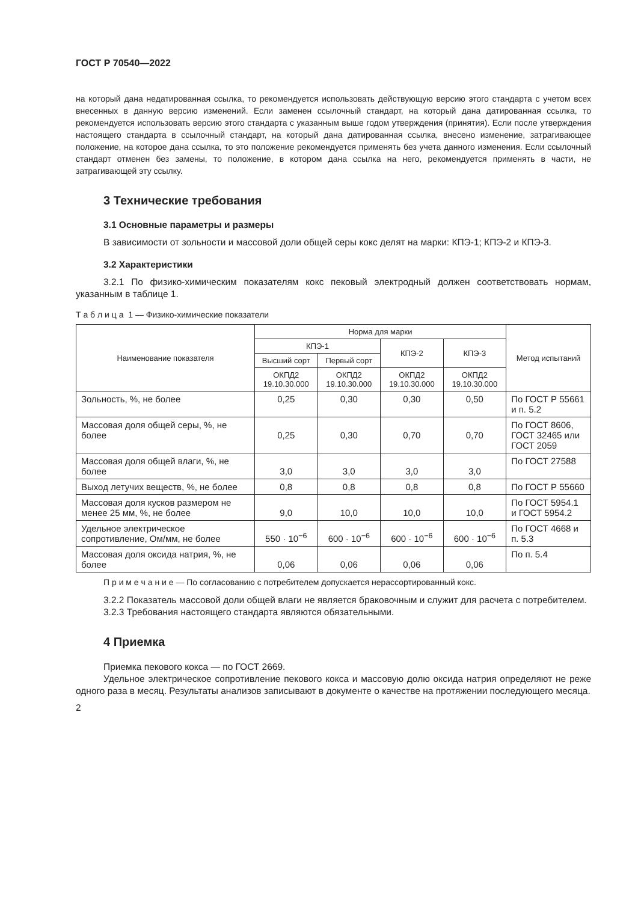ГОСТ Р 70540—2022
на который дана недатированная ссылка, то рекомендуется использовать действующую версию этого стандарта с учетом всех внесенных в данную версию изменений. Если заменен ссылочный стандарт, на который дана датированная ссылка, то рекомендуется использовать версию этого стандарта с указанным выше годом утверждения (принятия). Если после утверждения настоящего стандарта в ссылочный стандарт, на который дана датированная ссылка, внесено изменение, затрагивающее положение, на которое дана ссылка, то это положение рекомендуется применять без учета данного изменения. Если ссылочный стандарт отменен без замены, то положение, в котором дана ссылка на него, рекомендуется применять в части, не затрагивающей эту ссылку.
3 Технические требования
3.1 Основные параметры и размеры
В зависимости от зольности и массовой доли общей серы кокс делят на марки: КПЭ-1; КПЭ-2 и КПЭ-3.
3.2 Характеристики
3.2.1 По физико-химическим показателям кокс пековый электродный должен соответствовать нормам, указанным в таблице 1.
Т а б л и ц а 1 — Физико-химические показатели
| Наименование показателя | Норма для марки | | | | Метод испытаний |
| --- | --- | --- | --- | --- | --- |
| | КПЭ-1 | | КПЭ-2 | КПЭ-3 | |
| | Высший сорт | Первый сорт | | | |
| | ОКПД2 19.10.30.000 | ОКПД2 19.10.30.000 | ОКПД2 19.10.30.000 | ОКПД2 19.10.30.000 | |
| Зольность, %, не более | 0,25 | 0,30 | 0,30 | 0,50 | По ГОСТ Р 55661 и п. 5.2 |
| Массовая доля общей серы, %, не более | 0,25 | 0,30 | 0,70 | 0,70 | По ГОСТ 8606, ГОСТ 32465 или ГОСТ 2059 |
| Массовая доля общей влаги, %, не более | 3,0 | 3,0 | 3,0 | 3,0 | По ГОСТ 27588 |
| Выход летучих веществ, %, не более | 0,8 | 0,8 | 0,8 | 0,8 | По ГОСТ Р 55660 |
| Массовая доля кусков размером не менее 25 мм, %, не более | 9,0 | 10,0 | 10,0 | 10,0 | По ГОСТ 5954.1 и ГОСТ 5954.2 |
| Удельное электрическое сопротивление, Ом/мм, не более | 550 · 10<sup>−6</sup> | 600 · 10<sup>−6</sup> | 600 · 10<sup>−6</sup> | 600 · 10<sup>−6</sup> | По ГОСТ 4668 и п. 5.3 |
| Массовая доля оксида натрия, %, не более | 0,06 | 0,06 | 0,06 | 0,06 | По п. 5.4 |
П р и м е ч а н и е — По согласованию с потребителем допускается нерассортированный кокс.
3.2.2 Показатель массовой доли общей влаги не является браковочным и служит для расчета с потребителем.
3.2.3 Требования настоящего стандарта являются обязательными.
4 Приемка
Приемка пекового кокса — по ГОСТ 2669.
Удельное электрическое сопротивление пекового кокса и массовую долю оксида натрия определяют не реже одного раза в месяц. Результаты анализов записывают в документе о качестве на протяжении последующего месяца.
2